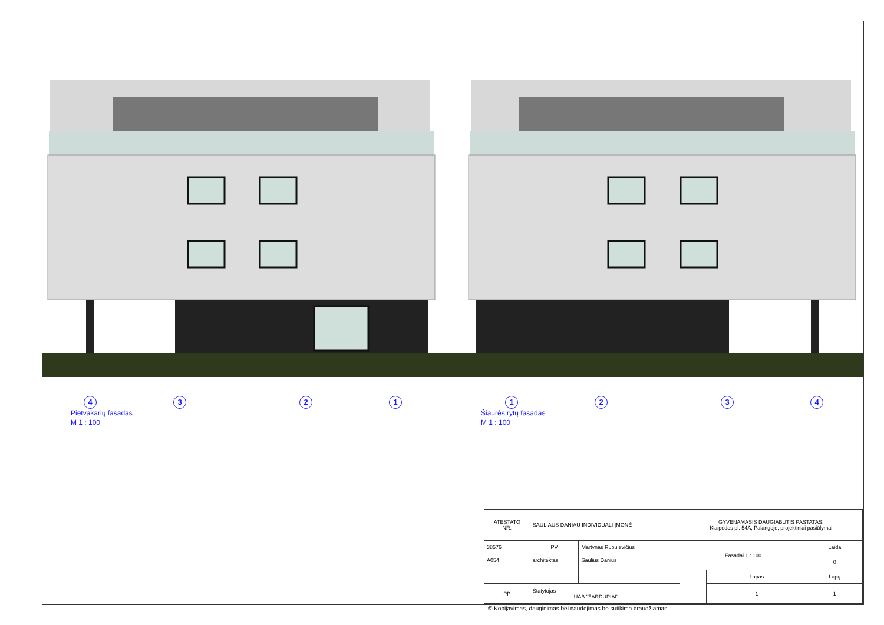4 3 2 1 1 2 3 4
Pietvakarių fasadas
M 1 : 100
Šiaurės rytų fasadas
M 1 : 100
| ATESTATO NR. | SAULIAUS DANIAU INDIVIDUALI ĮMONĖ | | | GYVENAMASIS DAUGIABUTIS PASTATAS, Klaipėdos pl. 54A, Palangoje, projektiniai pasiūlymai | | |
| 38576 | PV | Martynas Rupulevičius | | Fasadai 1 : 100 | | Laida |
| A054 | architektas | Saulius Danius | | | | 0 |
| | | | | | Lapas | Lapų |
| PP | Statytojas UAB "ŽARDUPIAI' | | | | 1 | 1 |
© Kopijavimas, dauginimas bei naudojimas be sutikimo draudžiamas